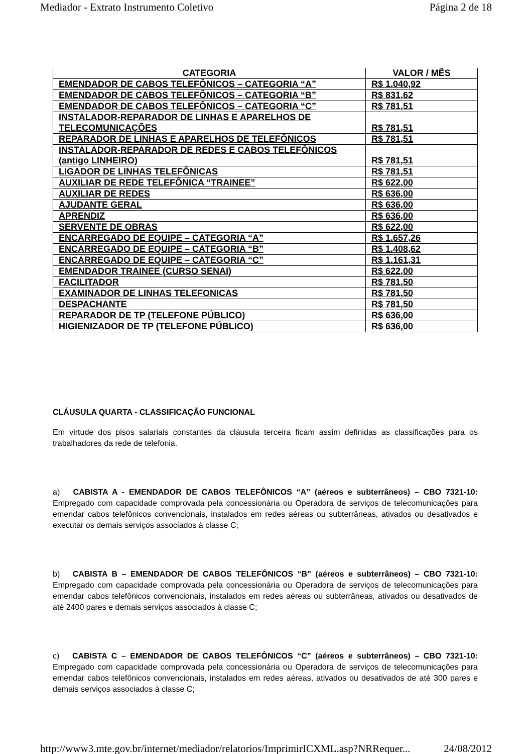Mediador - Extrato Instrumento Coletivo Página 2 de 18
| CATEGORIA | VALOR / MÊS |
| --- | --- |
| EMENDADOR DE CABOS TELEFÔNICOS – CATEGORIA “A” | R$ 1.040,92 |
| EMENDADOR DE CABOS TELEFÔNICOS – CATEGORIA “B” | R$ 831,62 |
| EMENDADOR DE CABOS TELEFÔNICOS – CATEGORIA “C” | R$ 781,51 |
| INSTALADOR-REPARADOR DE LINHAS E APARELHOS DE TELECOMUNICAÇÕES | R$ 781,51 |
| REPARADOR DE LINHAS E APARELHOS DE TELEFÔNICOS | R$ 781,51 |
| INSTALADOR-REPARADOR DE REDES E CABOS TELEFÔNICOS (antigo LINHEIRO) | R$ 781,51 |
| LIGADOR DE LINHAS TELEFÔNICAS | R$ 781,51 |
| AUXILIAR DE REDE TELEFÔNICA “TRAINEE” | R$ 622,00 |
| AUXILIAR DE REDES | R$ 636,00 |
| AJUDANTE GERAL | R$ 636,00 |
| APRENDIZ | R$ 636,00 |
| SERVENTE DE OBRAS | R$ 622,00 |
| ENCARREGADO DE EQUIPE – CATEGORIA “A” | R$ 1.657,26 |
| ENCARREGADO DE EQUIPE – CATEGORIA “B” | R$ 1.408,62 |
| ENCARREGADO DE EQUIPE – CATEGORIA “C” | R$ 1.161,31 |
| EMENDADOR TRAINEE (CURSO SENAI) | R$ 622,00 |
| FACILITADOR | R$ 781,50 |
| EXAMINADOR DE LINHAS TELEFONICAS | R$ 781,50 |
| DESPACHANTE | R$ 781,50 |
| REPARADOR DE TP (TELEFONE PÚBLICO) | R$ 636,00 |
| HIGIENIZADOR DE TP (TELEFONE PÚBLICO) | R$ 636,00 |
CLÁUSULA QUARTA - CLASSIFICAÇÃO FUNCIONAL
Em virtude dos pisos salariais constantes da cláusula terceira ficam assim definidas as classificações para os trabalhadores da rede de telefonia.
a) CABISTA A - EMENDADOR DE CABOS TELEFÔNICOS “A” (aéreos e subterrâneos) – CBO 7321-10: Empregado com capacidade comprovada pela concessionária ou Operadora de serviços de telecomunicações para emendar cabos telefônicos convencionais, instalados em redes aéreas ou subterrâneas, ativados ou desativados e executar os demais serviços associados à classe C;
b) CABISTA B – EMENDADOR DE CABOS TELEFÔNICOS “B” (aéreos e subterrâneos) – CBO 7321-10: Empregado com capacidade comprovada pela concessionária ou Operadora de serviços de telecomunicações para emendar cabos telefônicos convencionais, instalados em redes aéreas ou subterrâneas, ativados ou desativados de até 2400 pares e demais serviços associados à classe C;
c) CABISTA C – EMENDADOR DE CABOS TELEFÔNICOS “C” (aéreos e subterrâneos) – CBO 7321-10: Empregado com capacidade comprovada pela concessionária ou Operadora de serviços de telecomunicações para emendar cabos telefônicos convencionais, instalados em redes aéreas, ativados ou desativados de até 300 pares e demais serviços associados à classe C;
http://www3.mte.gov.br/internet/mediador/relatorios/ImprimirICXML.asp?NRRequer... 24/08/2012